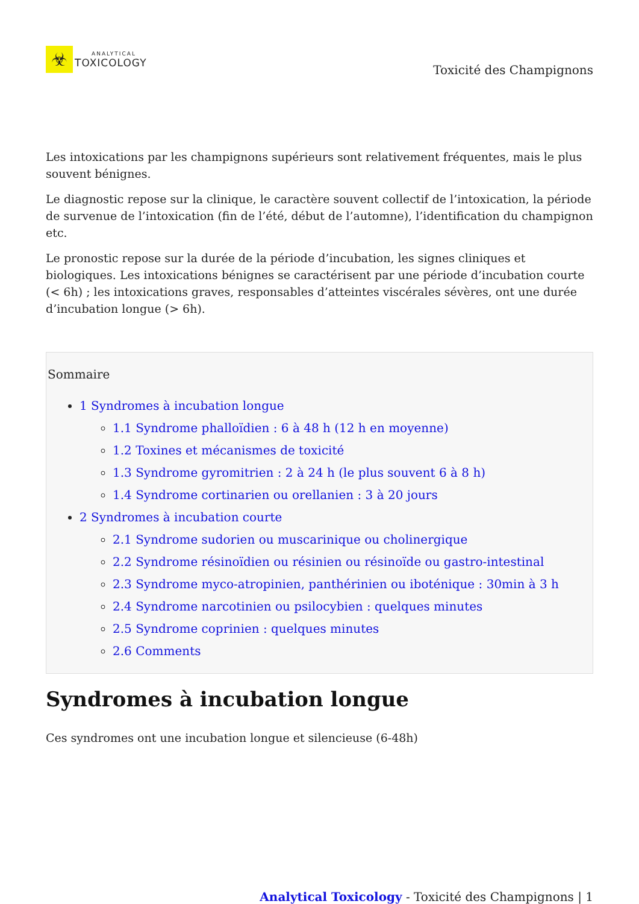☣
ANALYTICAL
TOXICOLOGY
Toxicité des Champignons
Les intoxications par les champignons supérieurs sont relativement fréquentes, mais le plus souvent bénignes.
Le diagnostic repose sur la clinique, le caractère souvent collectif de l’intoxication, la période de survenue de l’intoxication (fin de l’été, début de l’automne), l’identification du champignon etc.
Le pronostic repose sur la durée de la période d’incubation, les signes cliniques et biologiques. Les intoxications bénignes se caractérisent par une période d’incubation courte (< 6h) ; les intoxications graves, responsables d’atteintes viscérales sévères, ont une durée d’incubation longue (> 6h).
Sommaire
1 Syndromes à incubation longue
1.1 Syndrome phalloïdien : 6 à 48 h (12 h en moyenne)
1.2 Toxines et mécanismes de toxicité
1.3 Syndrome gyromitrien : 2 à 24 h (le plus souvent 6 à 8 h)
1.4 Syndrome cortinarien ou orellanien : 3 à 20 jours
2 Syndromes à incubation courte
2.1 Syndrome sudorien ou muscarinique ou cholinergique
2.2 Syndrome résinoïdien ou résinien ou résinoïde ou gastro-intestinal
2.3 Syndrome myco-atropinien, panthérinien ou iboténique : 30min à 3 h
2.4 Syndrome narcotinien ou psilocybien : quelques minutes
2.5 Syndrome coprinien : quelques minutes
2.6 Comments
Syndromes à incubation longue
Ces syndromes ont une incubation longue et silencieuse (6-48h)
Analytical Toxicology - Toxicité des Champignons | 1